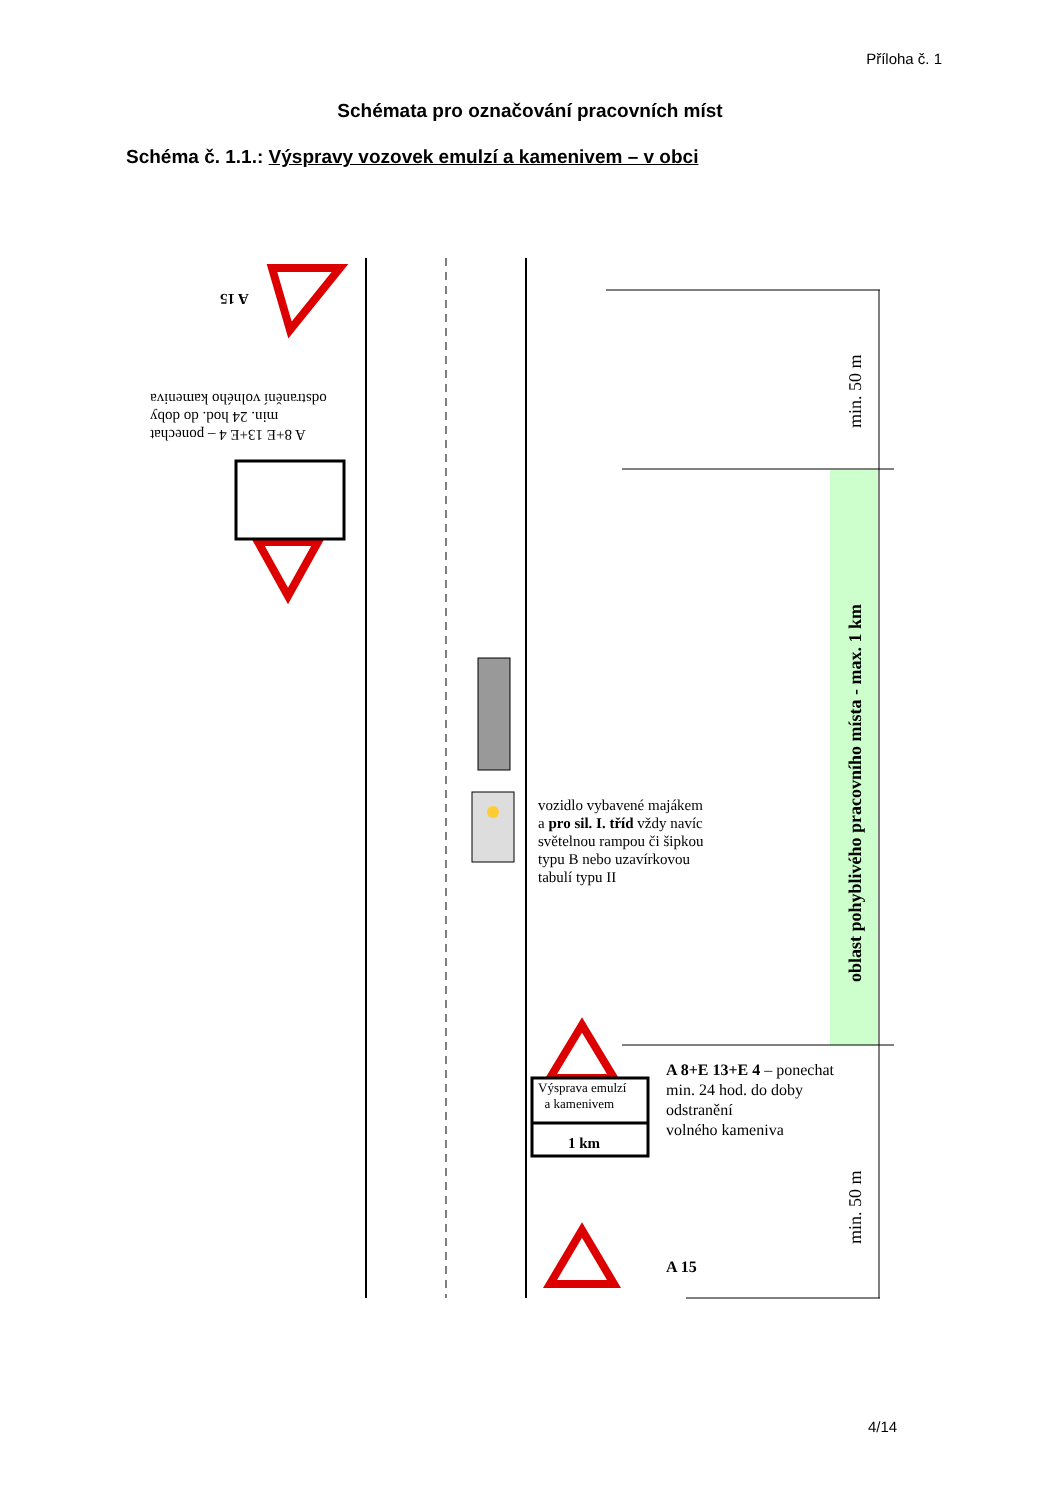Příloha č. 1
Schémata pro označování pracovních míst
Schéma č. 1.1.: Výspravy vozovek emulzí a kamenivem – v obci
A 8+E 13+E 4 – ponechat
min. 24 hod. do doby
odstranění volného kameniva
A 15
vozidlo vybavené majákem
a pro sil. I. tříd vždy navíc
světelnou rampou či šipkou
typu B nebo uzavírkovou
tabulí typu II
Výsprava emulzí
a kamenivem
1 km
A 8+E 13+E 4 – ponechat
min. 24 hod. do doby
odstranění
volného kameniva
A 15
min. 50 m
oblast pohyblivého pracovního místa - max. 1 km
min. 50 m
4/14